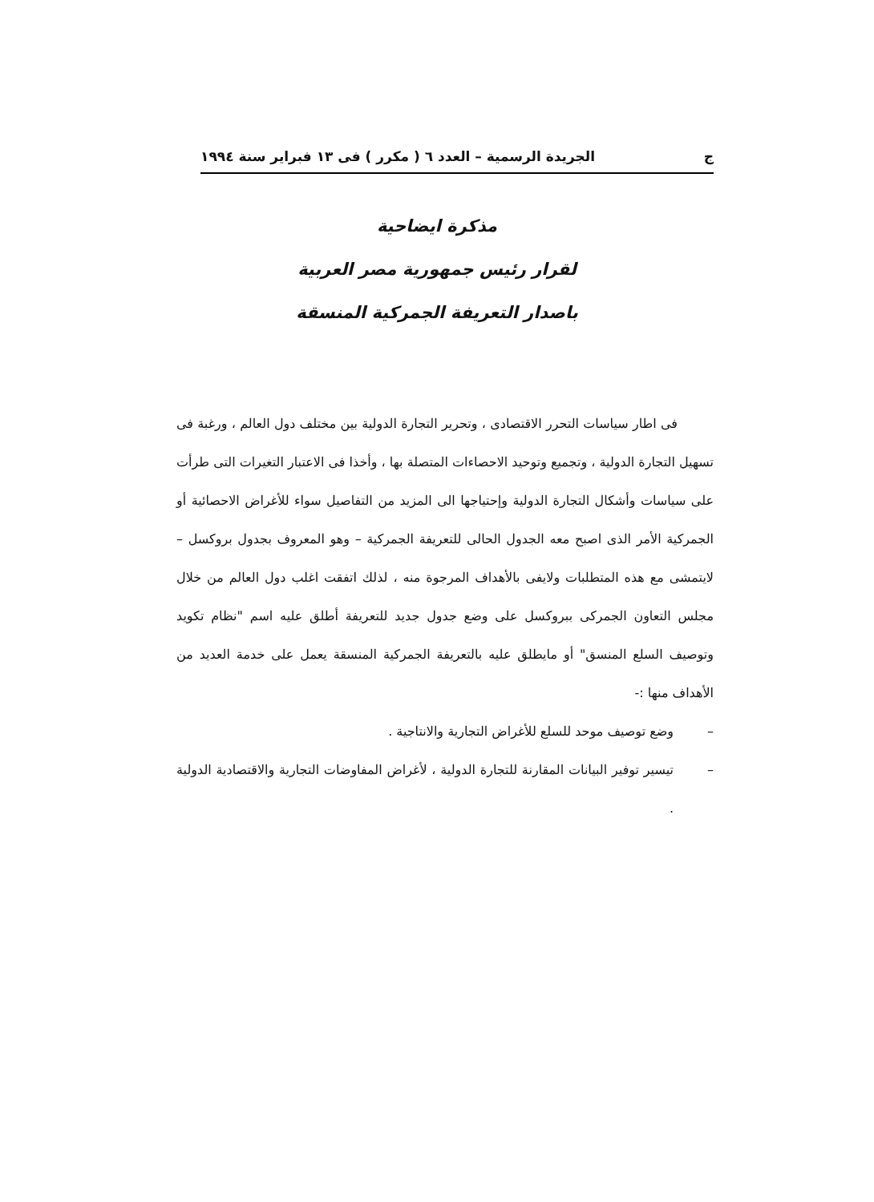ج الجريدة الرسمية – العدد ٦ ( مكرر ) فى ١٣ فبراير سنة ١٩٩٤
مذكرة ايضاحية
لقرار رئيس جمهورية مصر العربية
باصدار التعريفة الجمركية المنسقة
فى اطار سياسات التحرر الاقتصادى ، وتحرير التجارة الدولية بين مختلف دول العالم ، ورغبة فى تسهيل التجارة الدولية ، وتجميع وتوحيد الاحصاءات المتصلة بها ، وأخذا فى الاعتبار التغيرات التى طرأت على سياسات وأشكال التجارة الدولية وإحتياجها الى المزيد من التفاصيل سواء للأغراض الاحصائية أو الجمركية الأمر الذى اصبح معه الجدول الحالى للتعريفة الجمركية – وهو المعروف بجدول بروكسل – لايتمشى مع هذه المتطلبات ولايفى بالأهداف المرجوة منه ، لذلك اتفقت اغلب دول العالم من خلال مجلس التعاون الجمركى ببروكسل على وضع جدول جديد للتعريفة أطلق عليه اسم "نظام تكويد وتوصيف السلع المنسق" أو مايطلق عليه بالتعريفة الجمركية المنسقة يعمل على خدمة العديد من الأهداف منها :-
– وضع توصيف موحد للسلع للأغراض التجارية والانتاجية .
– تيسير توفير البيانات المقارنة للتجارة الدولية ، لأغراض المفاوضات التجارية والاقتصادية الدولية .